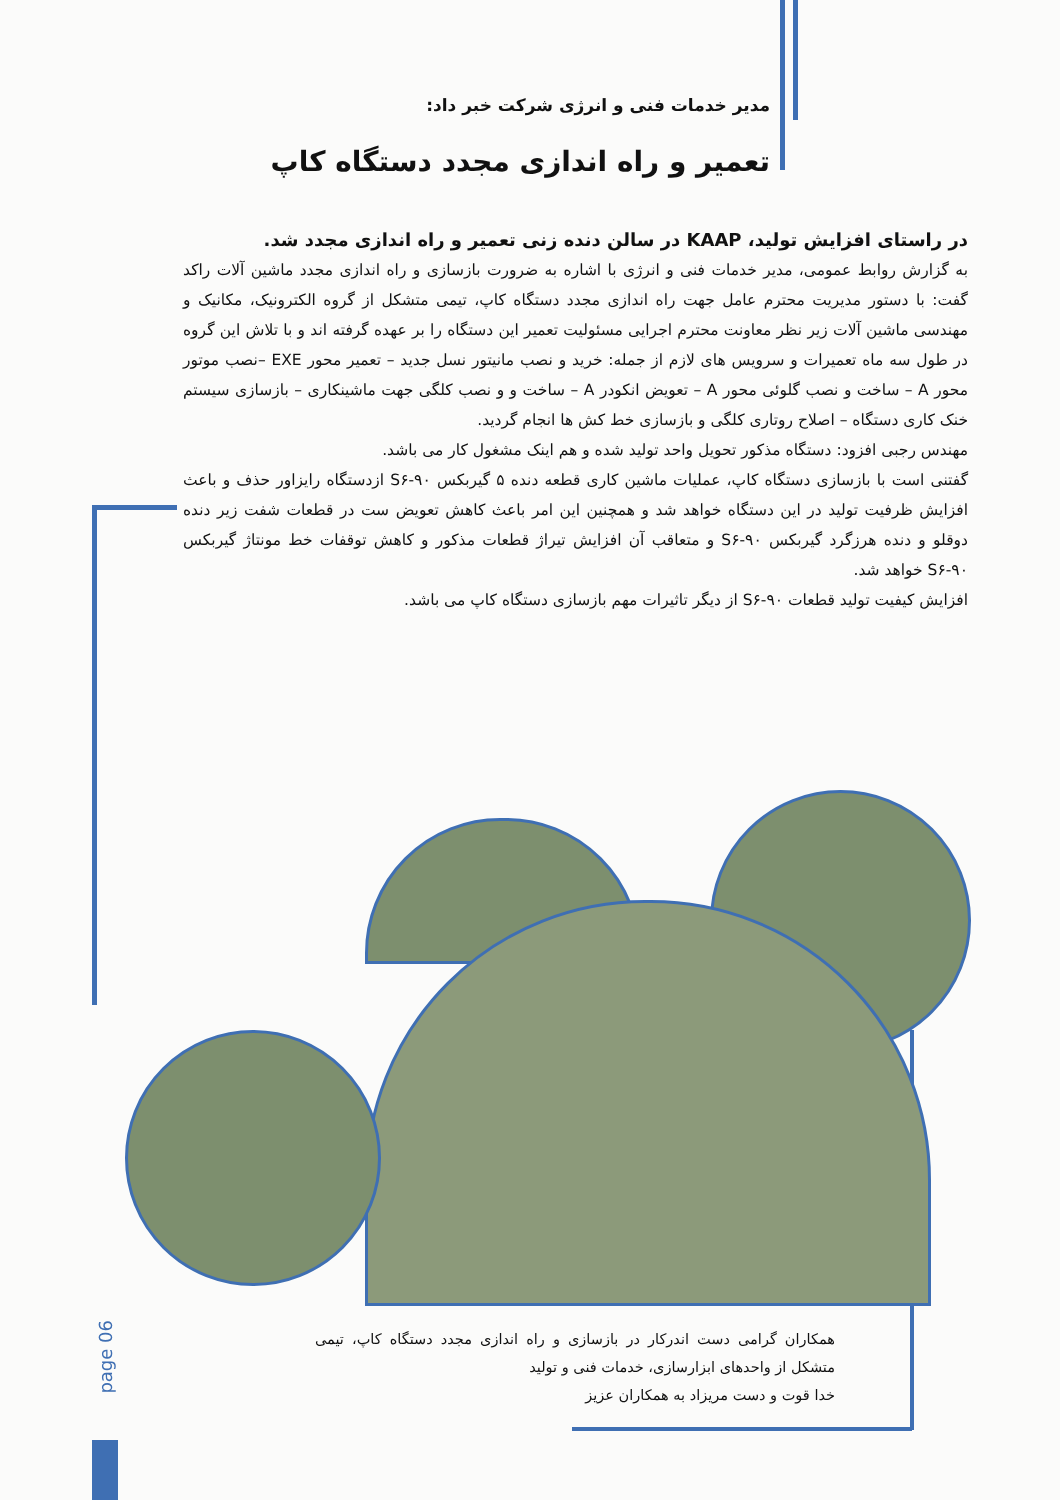مدیر خدمات فنی و انرژی شرکت خبر داد:
تعمیر و راه اندازی مجدد دستگاه کاپ
در راستای افزایش تولید، KAAP در سالن دنده زنی تعمیر و راه اندازی مجدد شد.
به گزارش روابط عمومی، مدیر خدمات فنی و انرژی با اشاره به ضرورت بازسازی و راه اندازی مجدد ماشین آلات راکد گفت: با دستور مدیریت محترم عامل جهت راه اندازی مجدد دستگاه کاپ، تیمی متشکل از گروه الکترونیک، مکانیک و مهندسی ماشین آلات زیر نظر معاونت محترم اجرایی مسئولیت تعمیر این دستگاه را بر عهده گرفته اند و با تلاش این گروه در طول سه ماه تعمیرات و سرویس های لازم از جمله: خرید و نصب مانیتور نسل جدید – تعمیر محور EXE –نصب موتور محور A – ساخت و نصب گلوئی محور A – تعویض انکودر A – ساخت و و نصب کلگی جهت ماشینکاری – بازسازی سیستم خنک کاری دستگاه – اصلاح روتاری کلگی و بازسازی خط کش ها انجام گردید.
مهندس رجبی افزود: دستگاه مذکور تحویل واحد تولید شده و هم اینک مشغول کار می باشد.
گفتنی است با بازسازی دستگاه کاپ، عملیات ماشین کاری قطعه دنده ۵ گیربکس S۶-۹۰ ازدستگاه رایزاور حذف و باعث افزایش ظرفیت تولید در این دستگاه خواهد شد و همچنین این امر باعث کاهش تعویض ست در قطعات شفت زیر دنده دوقلو و دنده هرزگرد گیربکس S۶-۹۰ و متعاقب آن افزایش تیراژ قطعات مذکور و کاهش توقفات خط مونتاژ گیربکس S۶-۹۰ خواهد شد.
افزایش کیفیت تولید قطعات S۶-۹۰ از دیگر تاثیرات مهم بازسازی دستگاه کاپ می باشد.
همکاران گرامی دست اندرکار در بازسازی و راه اندازی مجدد دستگاه کاپ، تیمی متشکل از واحدهای ابزارسازی، خدمات فنی و تولید
خدا قوت و دست مریزاد به همکاران عزیز
page 06